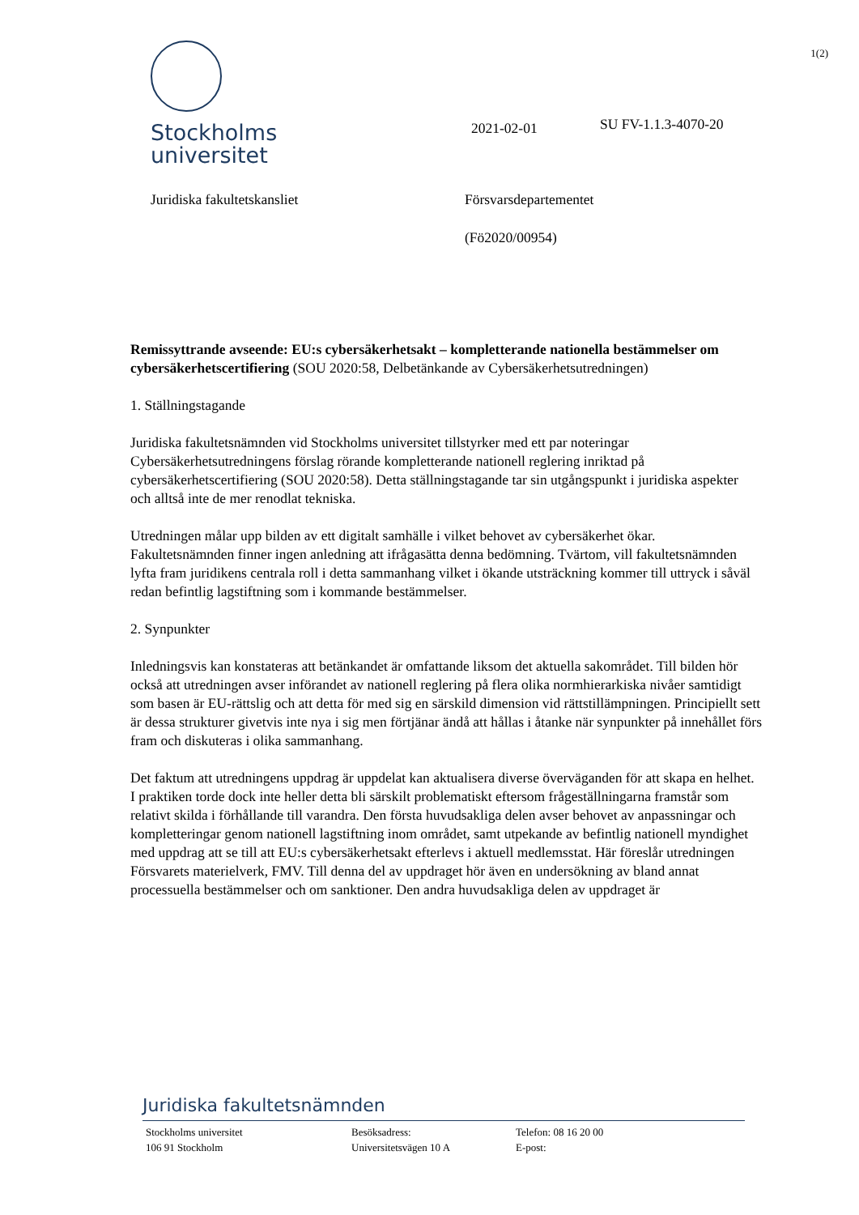1(2)
Stockholms
universitet
2021-02-01 SU FV-1.1.3-4070-20
Juridiska fakultetskansliet
Försvarsdepartementet
(Fö2020/00954)
Remissyttrande avseende: EU:s cybersäkerhetsakt – kompletterande nationella bestämmelser om cybersäkerhetscertifiering (SOU 2020:58, Delbetänkande av Cybersäkerhetsutredningen)
1. Ställningstagande
Juridiska fakultetsnämnden vid Stockholms universitet tillstyrker med ett par noteringar Cybersäkerhetsutredningens förslag rörande kompletterande nationell reglering inriktad på cybersäkerhetscertifiering (SOU 2020:58). Detta ställningstagande tar sin utgångspunkt i juridiska aspekter och alltså inte de mer renodlat tekniska.
Utredningen målar upp bilden av ett digitalt samhälle i vilket behovet av cybersäkerhet ökar. Fakultetsnämnden finner ingen anledning att ifrågasätta denna bedömning. Tvärtom, vill fakultetsnämnden lyfta fram juridikens centrala roll i detta sammanhang vilket i ökande utsträckning kommer till uttryck i såväl redan befintlig lagstiftning som i kommande bestämmelser.
2. Synpunkter
Inledningsvis kan konstateras att betänkandet är omfattande liksom det aktuella sakområdet. Till bilden hör också att utredningen avser införandet av nationell reglering på flera olika normhierarkiska nivåer samtidigt som basen är EU-rättslig och att detta för med sig en särskild dimension vid rättstillämpningen. Principiellt sett är dessa strukturer givetvis inte nya i sig men förtjänar ändå att hållas i åtanke när synpunkter på innehållet förs fram och diskuteras i olika sammanhang.
Det faktum att utredningens uppdrag är uppdelat kan aktualisera diverse överväganden för att skapa en helhet. I praktiken torde dock inte heller detta bli särskilt problematiskt eftersom frågeställningarna framstår som relativt skilda i förhållande till varandra. Den första huvudsakliga delen avser behovet av anpassningar och kompletteringar genom nationell lagstiftning inom området, samt utpekande av befintlig nationell myndighet med uppdrag att se till att EU:s cybersäkerhetsakt efterlevs i aktuell medlemsstat. Här föreslår utredningen Försvarets materielverk, FMV. Till denna del av uppdraget hör även en undersökning av bland annat processuella bestämmelser och om sanktioner. Den andra huvudsakliga delen av uppdraget är
Juridiska fakultetsnämnden
Stockholms universitet
106 91 Stockholm
Besöksadress:
Universitetsvägen 10 A
Telefon: 08 16 20 00
E-post: